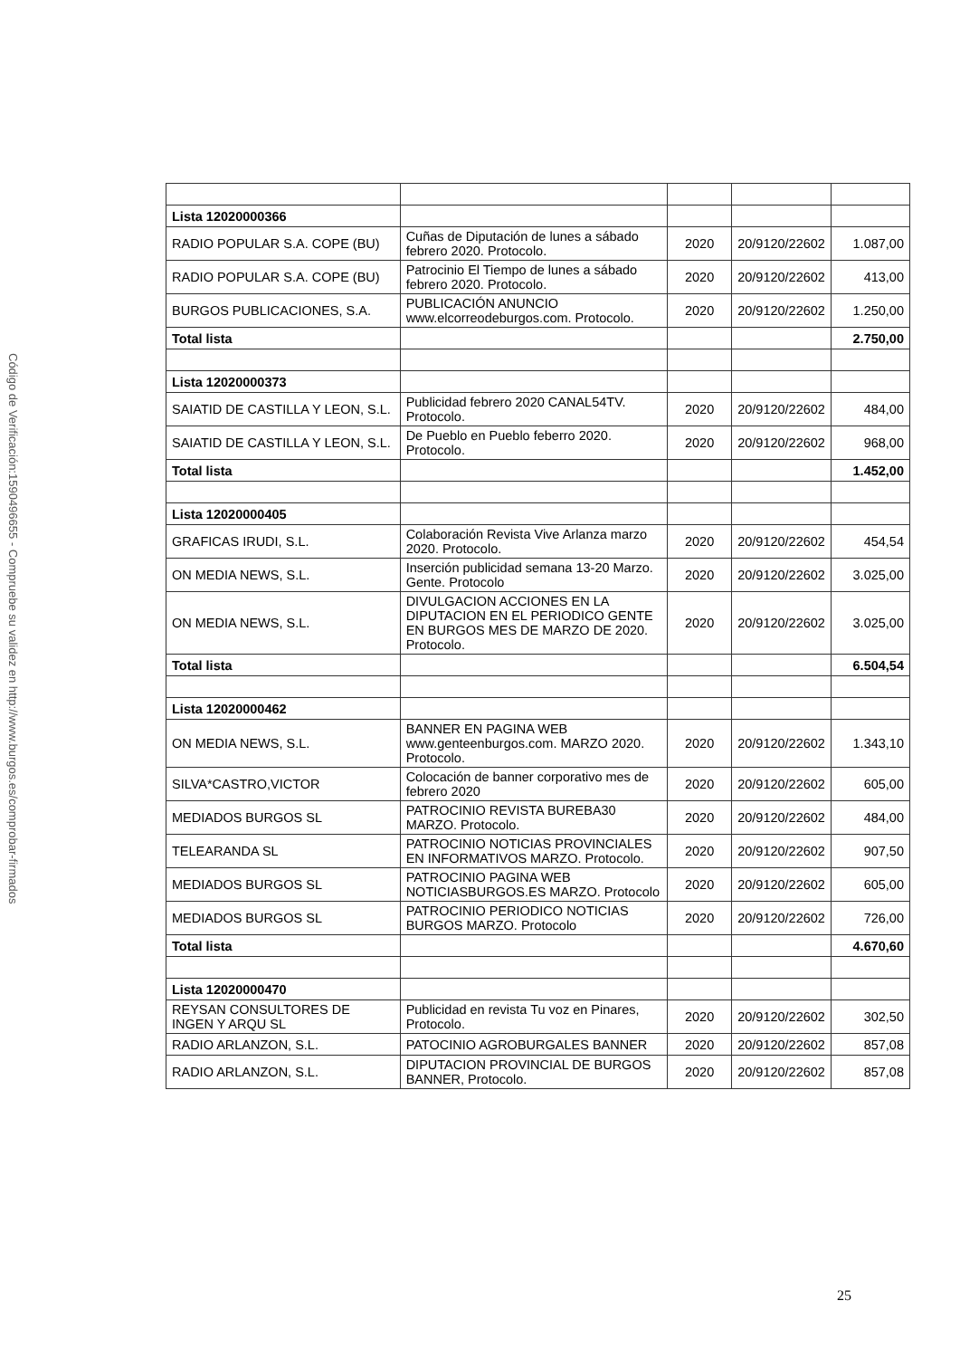Código de Verificación:1590496655 - Compruebe su validez en http://www.burgos.es/comprobar-firmados
| Lista 12020000366 | | | | |
| RADIO POPULAR S.A. COPE (BU) | Cuñas de Diputación de lunes a sábado febrero 2020. Protocolo. | 2020 | 20/9120/22602 | 1.087,00 |
| RADIO POPULAR S.A. COPE (BU) | Patrocinio El Tiempo de lunes a sábado febrero 2020. Protocolo. | 2020 | 20/9120/22602 | 413,00 |
| BURGOS PUBLICACIONES, S.A. | PUBLICACIÓN ANUNCIO www.elcorreodeburgos.com. Protocolo. | 2020 | 20/9120/22602 | 1.250,00 |
| Total lista | | | | 2.750,00 |
| Lista 12020000373 | | | | |
| SAIATID DE CASTILLA Y LEON, S.L. | Publicidad febrero 2020 CANAL54TV. Protocolo. | 2020 | 20/9120/22602 | 484,00 |
| SAIATID DE CASTILLA Y LEON, S.L. | De Pueblo en Pueblo feberro 2020. Protocolo. | 2020 | 20/9120/22602 | 968,00 |
| Total lista | | | | 1.452,00 |
| Lista 12020000405 | | | | |
| GRAFICAS IRUDI, S.L. | Colaboración Revista Vive Arlanza marzo 2020. Protocolo. | 2020 | 20/9120/22602 | 454,54 |
| ON MEDIA NEWS, S.L. | Inserción publicidad semana 13-20 Marzo. Gente. Protocolo | 2020 | 20/9120/22602 | 3.025,00 |
| ON MEDIA NEWS, S.L. | DIVULGACION ACCIONES EN LA DIPUTACION EN EL PERIODICO GENTE EN BURGOS MES DE MARZO DE 2020. Protocolo. | 2020 | 20/9120/22602 | 3.025,00 |
| Total lista | | | | 6.504,54 |
| Lista 12020000462 | | | | |
| ON MEDIA NEWS, S.L. | BANNER EN PAGINA WEB www.genteenburgos.com. MARZO 2020. Protocolo. | 2020 | 20/9120/22602 | 1.343,10 |
| SILVA*CASTRO,VICTOR | Colocación de banner corporativo mes de febrero 2020 | 2020 | 20/9120/22602 | 605,00 |
| MEDIADOS BURGOS SL | PATROCINIO REVISTA BUREBA30 MARZO. Protocolo. | 2020 | 20/9120/22602 | 484,00 |
| TELEARANDA SL | PATROCINIO NOTICIAS PROVINCIALES EN INFORMATIVOS MARZO. Protocolo. | 2020 | 20/9120/22602 | 907,50 |
| MEDIADOS BURGOS SL | PATROCINIO PAGINA WEB NOTICIASBURGOS.ES MARZO. Protocolo | 2020 | 20/9120/22602 | 605,00 |
| MEDIADOS BURGOS SL | PATROCINIO PERIODICO NOTICIAS BURGOS MARZO. Protocolo | 2020 | 20/9120/22602 | 726,00 |
| Total lista | | | | 4.670,60 |
| Lista 12020000470 | | | | |
| REYSAN CONSULTORES DE INGEN Y ARQU SL | Publicidad en revista Tu voz en Pinares, Protocolo. | 2020 | 20/9120/22602 | 302,50 |
| RADIO ARLANZON, S.L. | PATOCINIO AGROBURGALES BANNER | 2020 | 20/9120/22602 | 857,08 |
| RADIO ARLANZON, S.L. | DIPUTACION PROVINCIAL DE BURGOS BANNER, Protocolo. | 2020 | 20/9120/22602 | 857,08 |
25